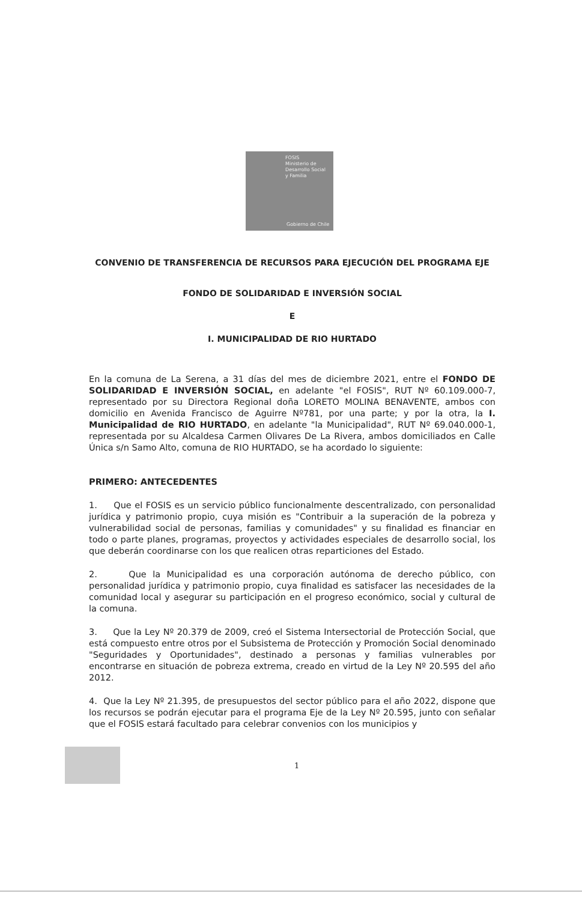FOSIS
Ministerio de
Desarrollo Social
y Familia
Gobierno de Chile
CONVENIO DE TRANSFERENCIA DE RECURSOS PARA EJECUCIÓN DEL PROGRAMA EJE
FONDO DE SOLIDARIDAD E INVERSIÓN SOCIAL
E
I. MUNICIPALIDAD DE RIO HURTADO
En la comuna de La Serena, a 31 días del mes de diciembre 2021, entre el FONDO DE SOLIDARIDAD E INVERSIÓN SOCIAL, en adelante "el FOSIS", RUT Nº 60.109.000-7, representado por su Directora Regional doña LORETO MOLINA BENAVENTE, ambos con domicilio en Avenida Francisco de Aguirre Nº781, por una parte; y por la otra, la I. Municipalidad de RIO HURTADO, en adelante "la Municipalidad", RUT Nº 69.040.000-1, representada por su Alcaldesa Carmen Olivares De La Rivera, ambos domiciliados en Calle Única s/n Samo Alto, comuna de RIO HURTADO, se ha acordado lo siguiente:
PRIMERO: ANTECEDENTES
1. Que el FOSIS es un servicio público funcionalmente descentralizado, con personalidad jurídica y patrimonio propio, cuya misión es "Contribuir a la superación de la pobreza y vulnerabilidad social de personas, familias y comunidades" y su finalidad es financiar en todo o parte planes, programas, proyectos y actividades especiales de desarrollo social, los que deberán coordinarse con los que realicen otras reparticiones del Estado.
2. Que la Municipalidad es una corporación autónoma de derecho público, con personalidad jurídica y patrimonio propio, cuya finalidad es satisfacer las necesidades de la comunidad local y asegurar su participación en el progreso económico, social y cultural de la comuna.
3. Que la Ley Nº 20.379 de 2009, creó el Sistema Intersectorial de Protección Social, que está compuesto entre otros por el Subsistema de Protección y Promoción Social denominado "Seguridades y Oportunidades", destinado a personas y familias vulnerables por encontrarse en situación de pobreza extrema, creado en virtud de la Ley Nº 20.595 del año 2012.
4. Que la Ley Nº 21.395, de presupuestos del sector público para el año 2022, dispone que los recursos se podrán ejecutar para el programa Eje de la Ley Nº 20.595, junto con señalar que el FOSIS estará facultado para celebrar convenios con los municipios y
1